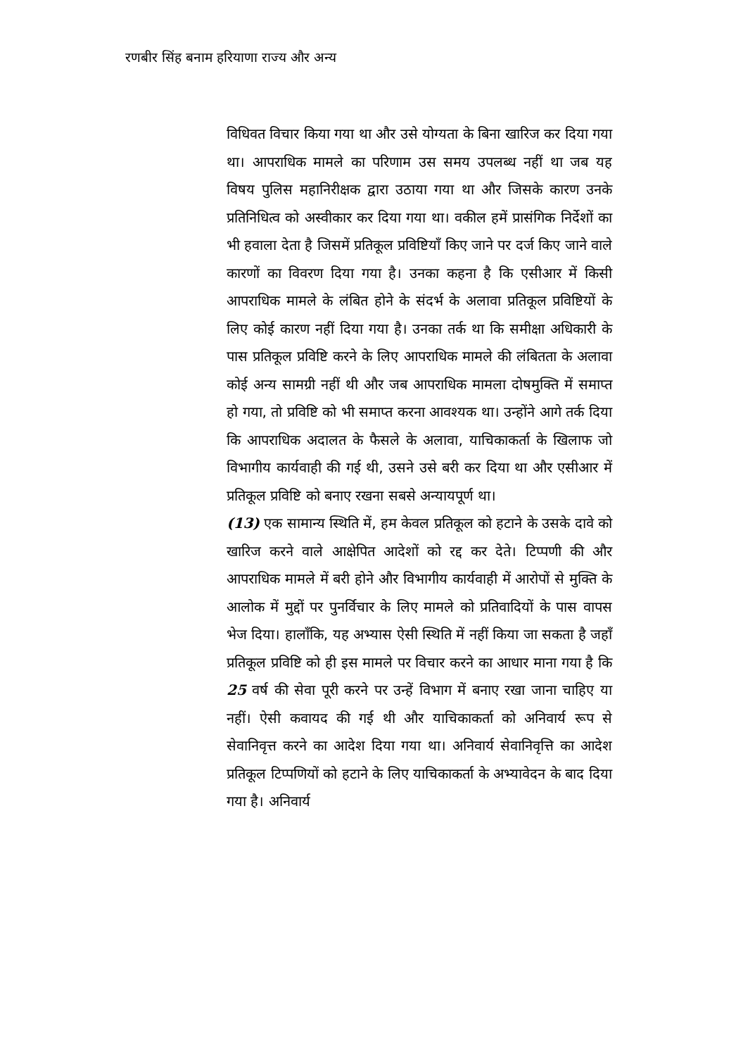रणबीर सिंह बनाम हरियाणा राज्य और अन्य
विधिवत विचार किया गया था और उसे योग्यता के बिना खारिज कर दिया गया था। आपराधिक मामले का परिणाम उस समय उपलब्ध नहीं था जब यह विषय पुलिस महानिरीक्षक द्वारा उठाया गया था और जिसके कारण उनके प्रतिनिधित्व को अस्वीकार कर दिया गया था। वकील हमें प्रासंगिक निर्देशों का भी हवाला देता है जिसमें प्रतिकूल प्रविष्टियाँ किए जाने पर दर्ज किए जाने वाले कारणों का विवरण दिया गया है। उनका कहना है कि एसीआर में किसी आपराधिक मामले के लंबित होने के संदर्भ के अलावा प्रतिकूल प्रविष्टियों के लिए कोई कारण नहीं दिया गया है। उनका तर्क था कि समीक्षा अधिकारी के पास प्रतिकूल प्रविष्टि करने के लिए आपराधिक मामले की लंबितता के अलावा कोई अन्य सामग्री नहीं थी और जब आपराधिक मामला दोषमुक्ति में समाप्त हो गया, तो प्रविष्टि को भी समाप्त करना आवश्यक था। उन्होंने आगे तर्क दिया कि आपराधिक अदालत के फैसले के अलावा, याचिकाकर्ता के खिलाफ जो विभागीय कार्यवाही की गई थी, उसने उसे बरी कर दिया था और एसीआर में प्रतिकूल प्रविष्टि को बनाए रखना सबसे अन्यायपूर्ण था।
(13) एक सामान्य स्थिति में, हम केवल प्रतिकूल को हटाने के उसके दावे को खारिज करने वाले आक्षेपित आदेशों को रद्द कर देते। टिप्पणी की और आपराधिक मामले में बरी होने और विभागीय कार्यवाही में आरोपों से मुक्ति के आलोक में मुद्दों पर पुनर्विचार के लिए मामले को प्रतिवादियों के पास वापस भेज दिया। हालाँकि, यह अभ्यास ऐसी स्थिति में नहीं किया जा सकता है जहाँ प्रतिकूल प्रविष्टि को ही इस मामले पर विचार करने का आधार माना गया है कि 25 वर्ष की सेवा पूरी करने पर उन्हें विभाग में बनाए रखा जाना चाहिए या नहीं। ऐसी कवायद की गई थी और याचिकाकर्ता को अनिवार्य रूप से सेवानिवृत्त करने का आदेश दिया गया था। अनिवार्य सेवानिवृत्ति का आदेश प्रतिकूल टिप्पणियों को हटाने के लिए याचिकाकर्ता के अभ्यावेदन के बाद दिया गया है। अनिवार्य